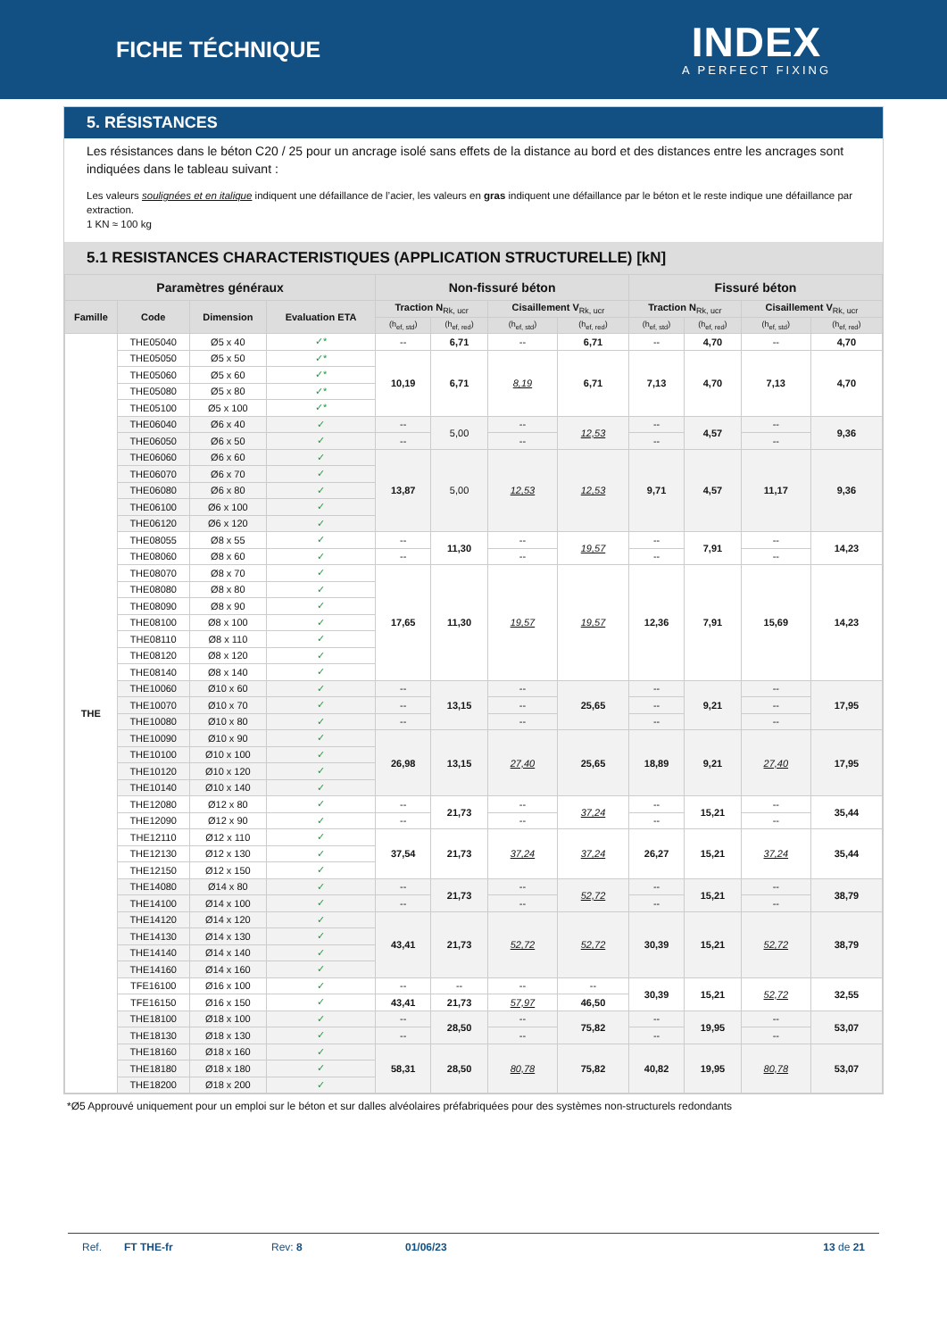FICHE TÉCHNIQUE
INDEX
A PERFECT FIXING
5. RÉSISTANCES
Les résistances dans le béton C20 / 25 pour un ancrage isolé sans effets de la distance au bord et des distances entre les ancrages sont indiquées dans le tableau suivant :
Les valeurs soulignées et en italique indiquent une défaillance de l’acier, les valeurs en gras indiquent une défaillance par le béton et le reste indique une défaillance par extraction.
1 KN ≈ 100 kg
5.1 RESISTANCES CHARACTERISTIQUES (APPLICATION STRUCTURELLE) [kN]
| Paramètres généraux | | | | Non-fissuré béton | | | | Fissuré béton | | | |
| --- | --- | --- | --- | --- | --- | --- | --- | --- | --- | --- | --- |
| Famille | Code | Dimension | Evaluation ETA | Traction N<sub>Rk, ucr</sub> | | Cisaillement V<sub>Rk, ucr</sub> | | Traction N<sub>Rk, ucr</sub> | | Cisaillement V<sub>Rk, ucr</sub> | |
| | | | | (h<sub>ef, std</sub>) | (h<sub>ef, red</sub>) | (h<sub>ef, std</sub>) | (h<sub>ef, red</sub>) | (h<sub>ef, std</sub>) | (h<sub>ef, red</sub>) | (h<sub>ef, std</sub>) | (h<sub>ef, red</sub>) |
| THE | THE05040 | Ø5 x 40 | ✓* | -- | 6,71 | -- | 6,71 | -- | 4,70 | -- | 4,70 |
| | THE05050 | Ø5 x 50 | ✓* | 10,19 | 6,71 | 8,19 | 6,71 | 7,13 | 4,70 | 7,13 | 4,70 |
| | THE05060 | Ø5 x 60 | ✓* | | | | | | | | |
| | THE05080 | Ø5 x 80 | ✓* | | | | | | | | |
| | THE05100 | Ø5 x 100 | ✓* | | | | | | | | |
| | THE06040 | Ø6 x 40 | ✓ | -- | 5,00 | -- | 12,53 | -- | 4,57 | -- | 9,36 |
| | THE06050 | Ø6 x 50 | ✓ | -- | | -- | | -- | | -- | |
| | THE06060 | Ø6 x 60 | ✓ | 13,87 | 5,00 | 12,53 | 12,53 | 9,71 | 4,57 | 11,17 | 9,36 |
| | THE06070 | Ø6 x 70 | ✓ | | | | | | | | |
| | THE06080 | Ø6 x 80 | ✓ | | | | | | | | |
| | THE06100 | Ø6 x 100 | ✓ | | | | | | | | |
| | THE06120 | Ø6 x 120 | ✓ | | | | | | | | |
| | THE08055 | Ø8 x 55 | ✓ | -- | 11,30 | -- | 19,57 | -- | 7,91 | -- | 14,23 |
| | THE08060 | Ø8 x 60 | ✓ | -- | | -- | | -- | | -- | |
| | THE08070 | Ø8 x 70 | ✓ | 17,65 | 11,30 | 19,57 | 19,57 | 12,36 | 7,91 | 15,69 | 14,23 |
| | THE08080 | Ø8 x 80 | ✓ | | | | | | | | |
| | THE08090 | Ø8 x 90 | ✓ | | | | | | | | |
| | THE08100 | Ø8 x 100 | ✓ | | | | | | | | |
| | THE08110 | Ø8 x 110 | ✓ | | | | | | | | |
| | THE08120 | Ø8 x 120 | ✓ | | | | | | | | |
| | THE08140 | Ø8 x 140 | ✓ | | | | | | | | |
| | THE10060 | Ø10 x 60 | ✓ | -- | 13,15 | -- | 25,65 | -- | 9,21 | -- | 17,95 |
| | THE10070 | Ø10 x 70 | ✓ | -- | | -- | | -- | | -- | |
| | THE10080 | Ø10 x 80 | ✓ | -- | | -- | | -- | | -- | |
| | THE10090 | Ø10 x 90 | ✓ | 26,98 | 13,15 | 27,40 | 25,65 | 18,89 | 9,21 | 27,40 | 17,95 |
| | THE10100 | Ø10 x 100 | ✓ | | | | | | | | |
| | THE10120 | Ø10 x 120 | ✓ | | | | | | | | |
| | THE10140 | Ø10 x 140 | ✓ | | | | | | | | |
| | THE12080 | Ø12 x 80 | ✓ | -- | 21,73 | -- | 37,24 | -- | 15,21 | -- | 35,44 |
| | THE12090 | Ø12 x 90 | ✓ | -- | | -- | | -- | | -- | |
| | THE12110 | Ø12 x 110 | ✓ | 37,54 | 21,73 | 37,24 | 37,24 | 26,27 | 15,21 | 37,24 | 35,44 |
| | THE12130 | Ø12 x 130 | ✓ | | | | | | | | |
| | THE12150 | Ø12 x 150 | ✓ | | | | | | | | |
| | THE14080 | Ø14 x 80 | ✓ | -- | 21,73 | -- | 52,72 | -- | 15,21 | -- | 38,79 |
| | THE14100 | Ø14 x 100 | ✓ | -- | | -- | | -- | | -- | |
| | THE14120 | Ø14 x 120 | ✓ | 43,41 | 21,73 | 52,72 | 52,72 | 30,39 | 15,21 | 52,72 | 38,79 |
| | THE14130 | Ø14 x 130 | ✓ | | | | | | | | |
| | THE14140 | Ø14 x 140 | ✓ | | | | | | | | |
| | THE14160 | Ø14 x 160 | ✓ | | | | | | | | |
| | TFE16100 | Ø16 x 100 | ✓ | -- | -- | -- | -- | 30,39 | 15,21 | 52,72 | 32,55 |
| | TFE16150 | Ø16 x 150 | ✓ | 43,41 | 21,73 | 57,97 | 46,50 | | | | |
| | THE18100 | Ø18 x 100 | ✓ | -- | 28,50 | -- | 75,82 | -- | 19,95 | -- | 53,07 |
| | THE18130 | Ø18 x 130 | ✓ | -- | | -- | | -- | | -- | |
| | THE18160 | Ø18 x 160 | ✓ | 58,31 | 28,50 | 80,78 | 75,82 | 40,82 | 19,95 | 80,78 | 53,07 |
| | THE18180 | Ø18 x 180 | ✓ | | | | | | | | |
| | THE18200 | Ø18 x 200 | ✓ | | | | | | | | |
*Ø5 Approuvé uniquement pour un emploi sur le béton et sur dalles alvéolaires préfabriquées pour des systèmes non-structurels redondants
Ref. FT THE-fr Rev: 8 01/06/23 13 de 21